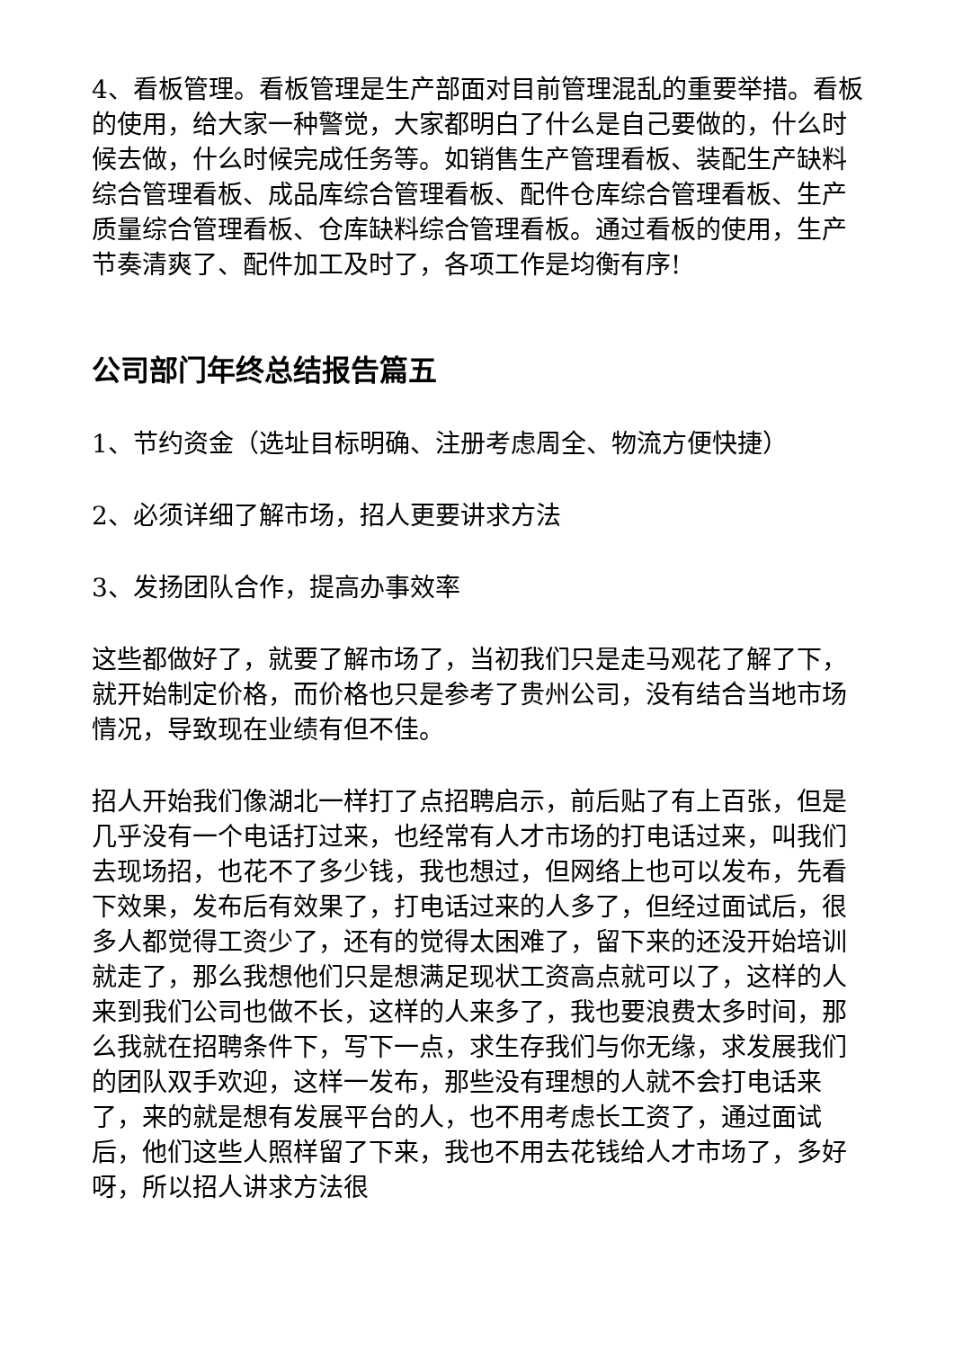4、看板管理。看板管理是生产部面对目前管理混乱的重要举措。看板的使用，给大家一种警觉，大家都明白了什么是自己要做的，什么时候去做，什么时候完成任务等。如销售生产管理看板、装配生产缺料综合管理看板、成品库综合管理看板、配件仓库综合管理看板、生产质量综合管理看板、仓库缺料综合管理看板。通过看板的使用，生产节奏清爽了、配件加工及时了，各项工作是均衡有序!
公司部门年终总结报告篇五
1、节约资金（选址目标明确、注册考虑周全、物流方便快捷）
2、必须详细了解市场，招人更要讲求方法
3、发扬团队合作，提高办事效率
这些都做好了，就要了解市场了，当初我们只是走马观花了解了下，就开始制定价格，而价格也只是参考了贵州公司，没有结合当地市场情况，导致现在业绩有但不佳。
招人开始我们像湖北一样打了点招聘启示，前后贴了有上百张，但是几乎没有一个电话打过来，也经常有人才市场的打电话过来，叫我们去现场招，也花不了多少钱，我也想过，但网络上也可以发布，先看下效果，发布后有效果了，打电话过来的人多了，但经过面试后，很多人都觉得工资少了，还有的觉得太困难了，留下来的还没开始培训就走了，那么我想他们只是想满足现状工资高点就可以了，这样的人来到我们公司也做不长，这样的人来多了，我也要浪费太多时间，那么我就在招聘条件下，写下一点，求生存我们与你无缘，求发展我们的团队双手欢迎，这样一发布，那些没有理想的人就不会打电话来了，来的就是想有发展平台的人，也不用考虑长工资了，通过面试后，他们这些人照样留了下来，我也不用去花钱给人才市场了，多好呀，所以招人讲求方法很